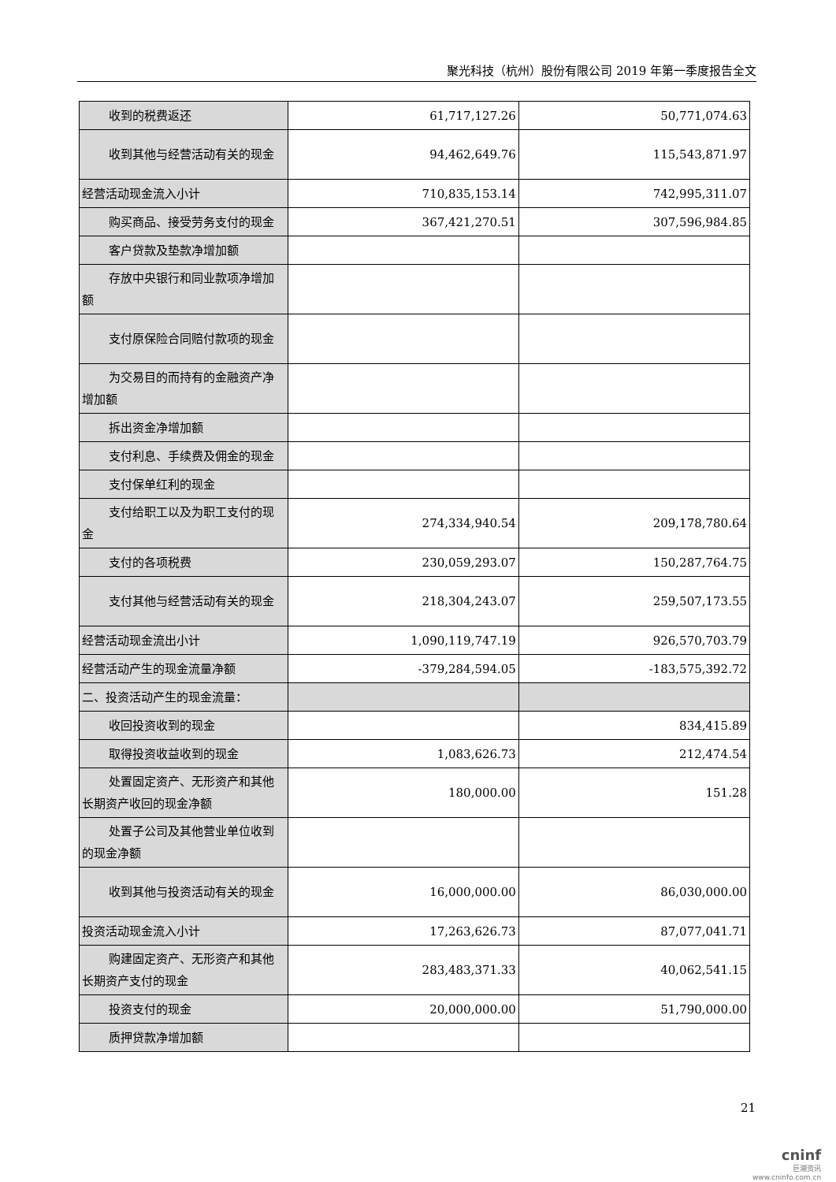聚光科技（杭州）股份有限公司 2019 年第一季度报告全文
| 收到的税费返还 | 61,717,127.26 | 50,771,074.63 |
| 收到其他与经营活动有关的现金 | 94,462,649.76 | 115,543,871.97 |
| 经营活动现金流入小计 | 710,835,153.14 | 742,995,311.07 |
| 购买商品、接受劳务支付的现金 | 367,421,270.51 | 307,596,984.85 |
| 客户贷款及垫款净增加额 | | |
| 存放中央银行和同业款项净增加额 | | |
| 支付原保险合同赔付款项的现金 | | |
| 为交易目的而持有的金融资产净增加额 | | |
| 拆出资金净增加额 | | |
| 支付利息、手续费及佣金的现金 | | |
| 支付保单红利的现金 | | |
| 支付给职工以及为职工支付的现金 | 274,334,940.54 | 209,178,780.64 |
| 支付的各项税费 | 230,059,293.07 | 150,287,764.75 |
| 支付其他与经营活动有关的现金 | 218,304,243.07 | 259,507,173.55 |
| 经营活动现金流出小计 | 1,090,119,747.19 | 926,570,703.79 |
| 经营活动产生的现金流量净额 | -379,284,594.05 | -183,575,392.72 |
| 二、投资活动产生的现金流量： | | |
| 收回投资收到的现金 | | 834,415.89 |
| 取得投资收益收到的现金 | 1,083,626.73 | 212,474.54 |
| 处置固定资产、无形资产和其他长期资产收回的现金净额 | 180,000.00 | 151.28 |
| 处置子公司及其他营业单位收到的现金净额 | | |
| 收到其他与投资活动有关的现金 | 16,000,000.00 | 86,030,000.00 |
| 投资活动现金流入小计 | 17,263,626.73 | 87,077,041.71 |
| 购建固定资产、无形资产和其他长期资产支付的现金 | 283,483,371.33 | 40,062,541.15 |
| 投资支付的现金 | 20,000,000.00 | 51,790,000.00 |
| 质押贷款净增加额 | | |
21
cninf
巨潮资讯
www.cninfo.com.cn